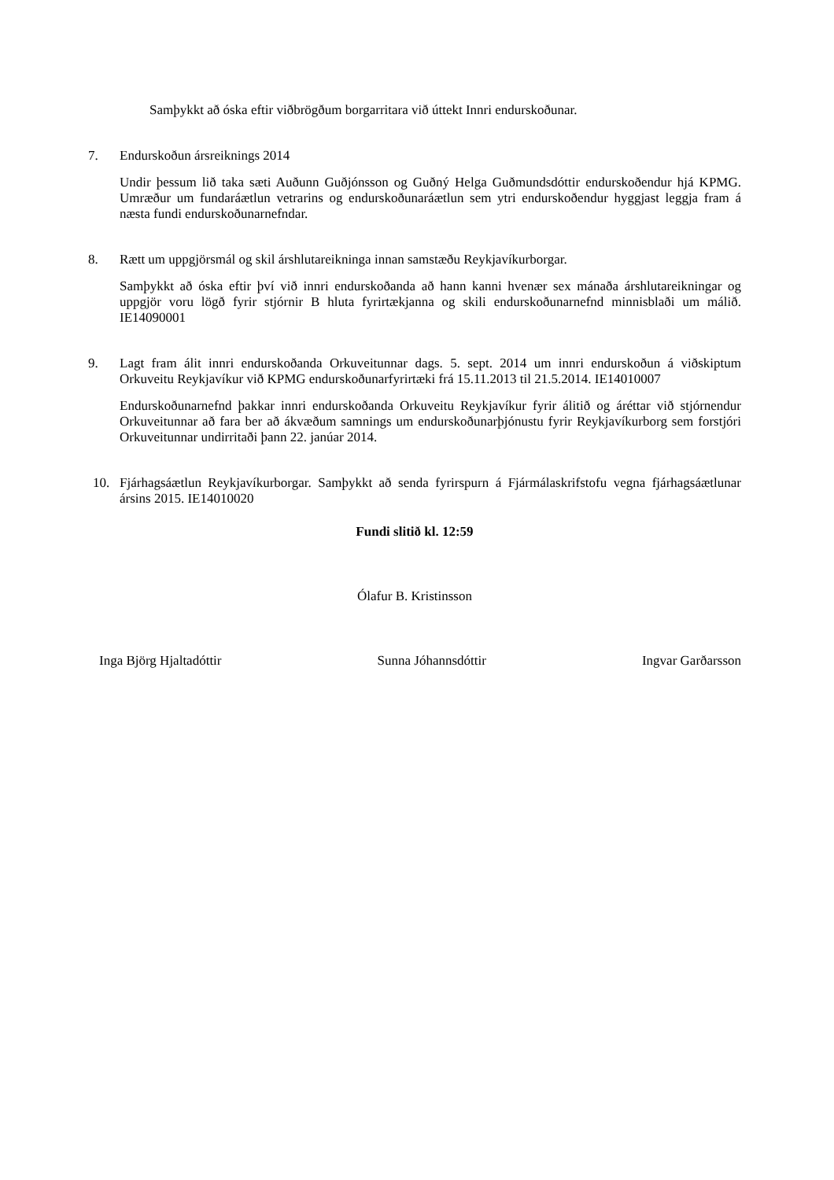Samþykkt að óska eftir viðbrögðum borgarritara við úttekt Innri endurskoðunar.
7. Endurskoðun ársreiknings 2014
Undir þessum lið taka sæti Auðunn Guðjónsson og Guðný Helga Guðmundsdóttir endurskoðendur hjá KPMG. Umræður um fundaráætlun vetrarins og endurskoðunaráætlun sem ytri endurskoðendur hyggjast leggja fram á næsta fundi endurskoðunarnefndar.
8. Rætt um uppgjörsmál og skil árshlutareikninga innan samstæðu Reykjavíkurborgar.
Samþykkt að óska eftir því við innri endurskoðanda að hann kanni hvenær sex mánaða árshlutareikningar og uppgjör voru lögð fyrir stjórnir B hluta fyrirtækjanna og skili endurskoðunarnefnd minnisblaði um málið. IE14090001
9. Lagt fram álit innri endurskoðanda Orkuveitunnar dags. 5. sept. 2014 um innri endurskoðun á viðskiptum Orkuveitu Reykjavíkur við KPMG endurskoðunarfyrirtæki frá 15.11.2013 til 21.5.2014. IE14010007
Endurskoðunarnefnd þakkar innri endurskoðanda Orkuveitu Reykjavíkur fyrir álitið og áréttar við stjórnendur Orkuveitunnar að fara ber að ákvæðum samnings um endurskoðunarþjónustu fyrir Reykjavíkurborg sem forstjóri Orkuveitunnar undirritaði þann 22. janúar 2014.
10. Fjárhagsáætlun Reykjavíkurborgar. Samþykkt að senda fyrirspurn á Fjármálaskrifstofu vegna fjárhagsáætlunar ársins 2015. IE14010020
Fundi slitið kl. 12:59
Ólafur B. Kristinsson
Inga Björg Hjaltadóttir Sunna Jóhannsdóttir Ingvar Garðarsson